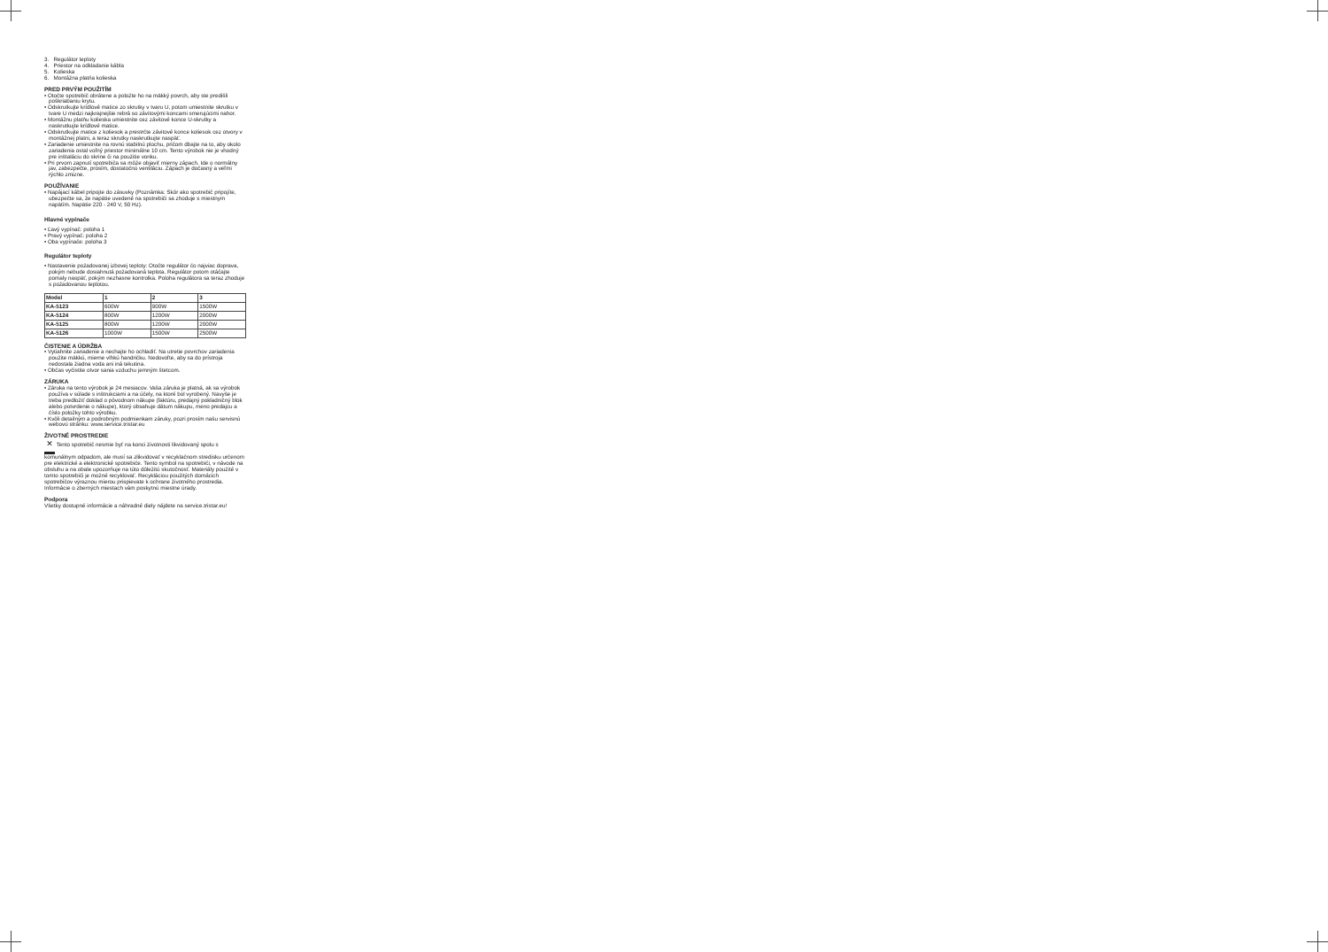3. Regulátor teploty
4. Priestor na odkladanie kábla
5. Kolieska
6. Montážna platňa kolieska
PRED PRVÝM POUŽITÍM
• Otočte spotrebič obrátene a položte ho na mäkký povrch, aby ste predišli poškriabaniu krytu.
• Odskrutkujte krídlové matice zo skrutky v tvaru U, potom umiestnite skrutku v tvare U medzi najkrajnejšie rebrá so závitovými koncami smerujúcimi nahor.
• Montážnu platňu kolieska umiestnite cez závitové konce U-skrutky a naskrutkujte krídlové matice.
• Odskrutkujte matice z koliesok a prestrčte závitové konce koliesok cez otvory v montážnej platni, a teraz skrutky naskrutkujte naspäť.
• Zariadenie umiestnite na rovnú stabilnú plochu, pričom dbajte na to, aby okolo zariadenia ostal voľný priestor minimálne 10 cm. Tento výrobok nie je vhodný pre inštaláciu do skrine či na použitie vonku.
• Pri prvom zapnutí spotrebiča sa môže objaviť mierny zápach. Ide o normálny jav, zabezpečte, prosím, dostatočnú ventiláciu. Zápach je dočasný a veľmi rýchlo zmizne.
POUŽÍVANIE
• Napájací kábel pripojte do zásuvky (Poznámka: Skôr ako spotrebič pripojíte, ubezpečte sa, že napätie uvedené na spotrebiči sa zhoduje s miestnym napätím. Napätie 220 - 240 V, 50 Hz).
Hlavné vypínače
• Ľavý vypínač: poloha 1
• Pravý vypínač: poloha 2
• Oba vypínače: poloha 3
Regulátor teploty
• Nastavenie požadovanej izbovej teploty: Otočte regulátor čo najviac doprava, pokým nebude dosiahnutá požadovaná teplota. Regulátor potom otáčajte pomaly naspäť, pokým nezhasne kontrolka. Poloha regulátora sa teraz zhoduje s požadovanou teplotou.
| Model | 1 | 2 | 3 |
| KA-5123 | 600W | 900W | 1500W |
| KA-5124 | 800W | 1200W | 2000W |
| KA-5125 | 800W | 1200W | 2000W |
| KA-5126 | 1000W | 1500W | 2500W |
ČISTENIE A ÚDRŽBA
• Vytiahnite zariadenie a nechajte ho ochladiť. Na utretie povrchov zariadenia použite mäkkú, mierne vlhkú handričku. Nedovoľte, aby sa do prístroja nedostala žiadna voda ani iná tekutina.
• Občas vyčistite otvor sania vzduchu jemným štetcom.
ZÁRUKA
• Záruka na tento výrobok je 24 mesiacov. Vaša záruka je platná, ak sa výrobok používa v súlade s inštrukciami a na účely, na ktoré bol vyrobený. Navyše je treba predložiť doklad o pôvodnom nákupe (faktúru, predajný pokladničný blok alebo potvrdenie o nákupe), ktorý obsahuje dátum nákupu, meno predajcu a číslo položky tohto výrobku.
• Kvôli detailným a podrobným podmienkam záruky, pozri prosím našu servisnú webovú stránku: www.service.tristar.eu
ŽIVOTNÉ PROSTREDIE
✕ Tento spotrebič nesmie byť na konci životnosti likvidovaný spolu s komunálnym odpadom, ale musí sa zlikvidovať v recyklačnom stredisku určenom pre elektrické a elektronické spotrebiče. Tento symbol na spotrebiči, v návode na obsluhu a na obale upozorňuje na túto dôležitú skutočnosť. Materiály použité v tomto spotrebiči je možné recyklovať. Recykláciou použitých domácich spotrebičov výraznou mierou prispievate k ochrane životného prostredia. Informácie o zberných miestach vám poskytnú miestne úrady.
Podpora
Všetky dostupné informácie a náhradné diely nájdete na service.tristar.eu!